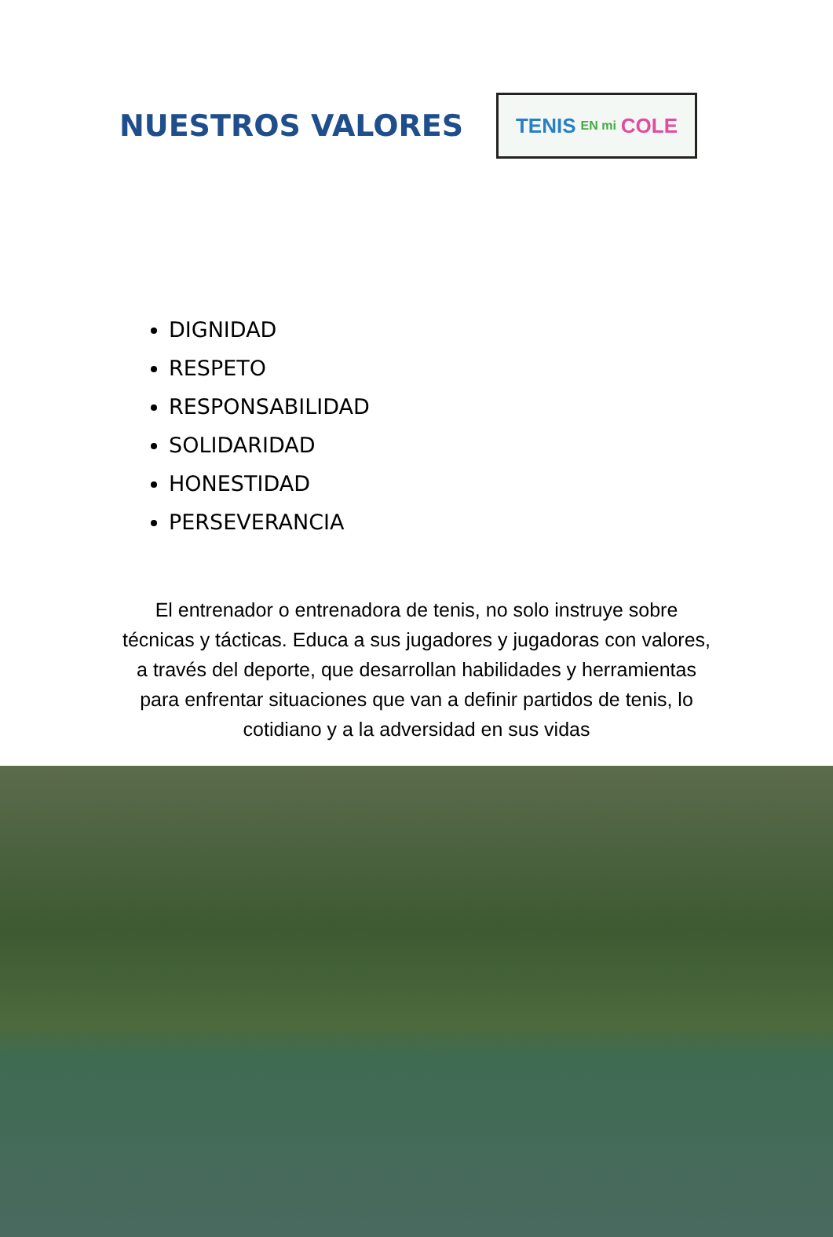NUESTROS VALORES
TENIS EN mi COLE
DIGNIDAD
RESPETO
RESPONSABILIDAD
SOLIDARIDAD
HONESTIDAD
PERSEVERANCIA
El entrenador o entrenadora de tenis, no solo instruye sobre técnicas y tácticas. Educa a sus jugadores y jugadoras con valores, a través del deporte, que desarrollan habilidades y herramientas para enfrentar situaciones que van a definir partidos de tenis, lo cotidiano y a la adversidad en sus vidas